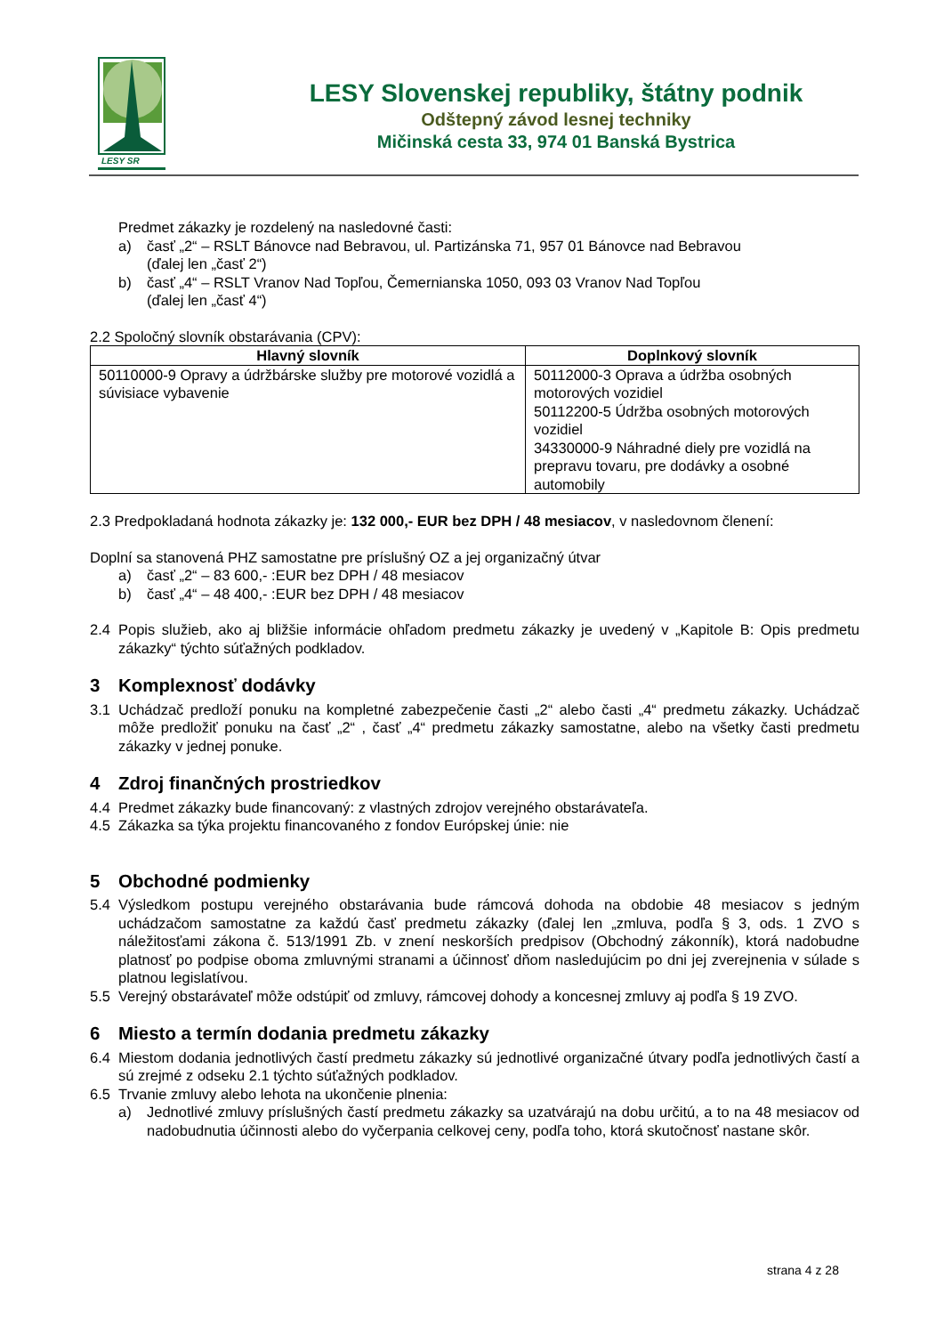LESY SR
LESY Slovenskej republiky, štátny podnik
Odštepný závod lesnej techniky
Mičinská cesta 33, 974 01 Banská Bystrica
Predmet zákazky je rozdelený na nasledovné časti:
a) časť „2“ – RSLT Bánovce nad Bebravou, ul. Partizánska 71, 957 01 Bánovce nad Bebravou
(ďalej len „časť 2“)
b) časť „4“ – RSLT Vranov Nad Topľou, Čemernianska 1050, 093 03 Vranov Nad Topľou
(ďalej len „časť 4“)
2.2 Spoločný slovník obstarávania (CPV):
| Hlavný slovník | Doplnkový slovník |
| --- | --- |
| 50110000-9 Opravy a údržbárske služby pre motorové vozidlá a súvisiace vybavenie | 50112000-3 Oprava a údržba osobných motorových vozidiel 50112200-5 Údržba osobných motorových vozidiel 34330000-9 Náhradné diely pre vozidlá na prepravu tovaru, pre dodávky a osobné automobily |
2.3 Predpokladaná hodnota zákazky je: 132 000,- EUR bez DPH / 48 mesiacov, v nasledovnom členení:
Doplní sa stanovená PHZ samostatne pre príslušný OZ a jej organizačný útvar
a) časť „2“ – 83 600,- :EUR bez DPH / 48 mesiacov
b) časť „4“ – 48 400,- :EUR bez DPH / 48 mesiacov
2.4 Popis služieb, ako aj bližšie informácie ohľadom predmetu zákazky je uvedený v „Kapitole B: Opis predmetu zákazky“ týchto súťažných podkladov.
3 Komplexnosť dodávky
3.1 Uchádzač predloží ponuku na kompletné zabezpečenie časti „2“ alebo časti „4“ predmetu zákazky. Uchádzač môže predložiť ponuku na časť „2“ , časť „4“ predmetu zákazky samostatne, alebo na všetky časti predmetu zákazky v jednej ponuke.
4 Zdroj finančných prostriedkov
4.4 Predmet zákazky bude financovaný: z vlastných zdrojov verejného obstarávateľa.
4.5 Zákazka sa týka projektu financovaného z fondov Európskej únie: nie
5 Obchodné podmienky
5.4 Výsledkom postupu verejného obstarávania bude rámcová dohoda na obdobie 48 mesiacov s jedným uchádzačom samostatne za každú časť predmetu zákazky (ďalej len „zmluva, podľa § 3, ods. 1 ZVO s náležitosťami zákona č. 513/1991 Zb. v znení neskorších predpisov (Obchodný zákonník), ktorá nadobudne platnosť po podpise oboma zmluvnými stranami a účinnosť dňom nasledujúcim po dni jej zverejnenia v súlade s platnou legislatívou.
5.5 Verejný obstarávateľ môže odstúpiť od zmluvy, rámcovej dohody a koncesnej zmluvy aj podľa § 19 ZVO.
6 Miesto a termín dodania predmetu zákazky
6.4 Miestom dodania jednotlivých častí predmetu zákazky sú jednotlivé organizačné útvary podľa jednotlivých častí a sú zrejmé z odseku 2.1 týchto súťažných podkladov.
6.5 Trvanie zmluvy alebo lehota na ukončenie plnenia:
a) Jednotlivé zmluvy príslušných častí predmetu zákazky sa uzatvárajú na dobu určitú, a to na 48 mesiacov od nadobudnutia účinnosti alebo do vyčerpania celkovej ceny, podľa toho, ktorá skutočnosť nastane skôr.
strana 4 z 28